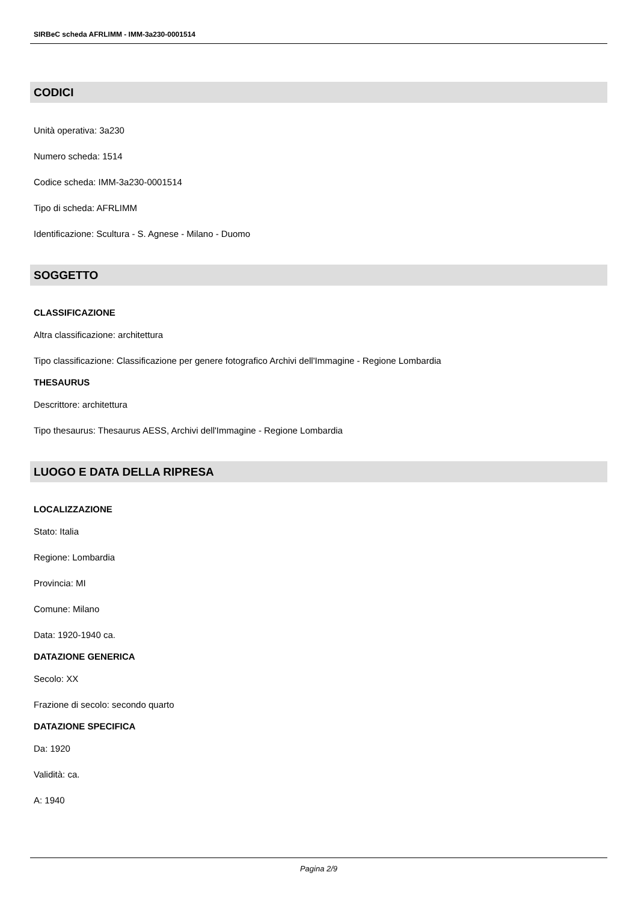SIRBeC scheda AFRLIMM - IMM-3a230-0001514
CODICI
Unità operativa: 3a230
Numero scheda: 1514
Codice scheda: IMM-3a230-0001514
Tipo di scheda: AFRLIMM
Identificazione: Scultura - S. Agnese - Milano - Duomo
SOGGETTO
CLASSIFICAZIONE
Altra classificazione: architettura
Tipo classificazione: Classificazione per genere fotografico Archivi dell'Immagine - Regione Lombardia
THESAURUS
Descrittore: architettura
Tipo thesaurus: Thesaurus AESS, Archivi dell'Immagine - Regione Lombardia
LUOGO E DATA DELLA RIPRESA
LOCALIZZAZIONE
Stato: Italia
Regione: Lombardia
Provincia: MI
Comune: Milano
Data: 1920-1940 ca.
DATAZIONE GENERICA
Secolo: XX
Frazione di secolo: secondo quarto
DATAZIONE SPECIFICA
Da: 1920
Validità: ca.
A: 1940
Pagina 2/9